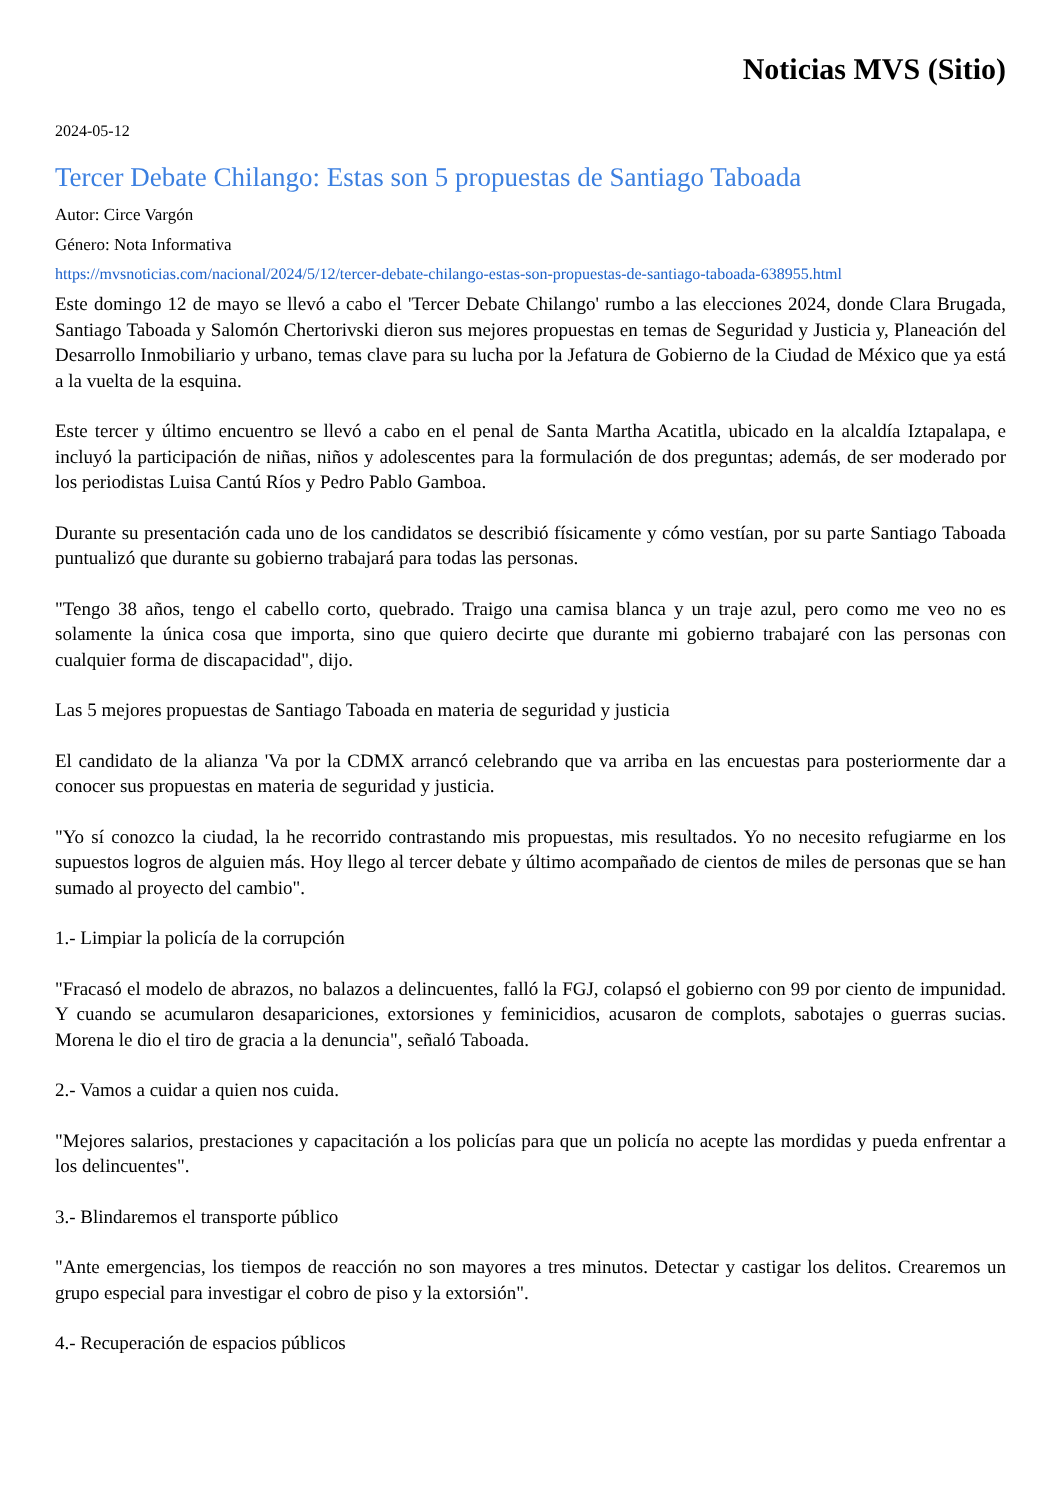Noticias MVS (Sitio)
2024-05-12
Tercer Debate Chilango: Estas son 5 propuestas de Santiago Taboada
Autor: Circe Vargón
Género: Nota Informativa
https://mvsnoticias.com/nacional/2024/5/12/tercer-debate-chilango-estas-son-propuestas-de-santiago-taboada-638955.html
Este domingo 12 de mayo se llevó a cabo el 'Tercer Debate Chilango' rumbo a las elecciones 2024, donde Clara Brugada, Santiago Taboada y Salomón Chertorivski dieron sus mejores propuestas en temas de Seguridad y Justicia y, Planeación del Desarrollo Inmobiliario y urbano, temas clave para su lucha por la Jefatura de Gobierno de la Ciudad de México que ya está a la vuelta de la esquina.
Este tercer y último encuentro se llevó a cabo en el penal de Santa Martha Acatitla, ubicado en la alcaldía Iztapalapa, e incluyó la participación de niñas, niños y adolescentes para la formulación de dos preguntas; además, de ser moderado por los periodistas Luisa Cantú Ríos y Pedro Pablo Gamboa.
Durante su presentación cada uno de los candidatos se describió físicamente y cómo vestían, por su parte Santiago Taboada puntualizó que durante su gobierno trabajará para todas las personas.
"Tengo 38 años, tengo el cabello corto, quebrado. Traigo una camisa blanca y un traje azul, pero como me veo no es solamente la única cosa que importa, sino que quiero decirte que durante mi gobierno trabajaré con las personas con cualquier forma de discapacidad", dijo.
Las 5 mejores propuestas de Santiago Taboada en materia de seguridad y justicia
El candidato de la alianza 'Va por la CDMX arrancó celebrando que va arriba en las encuestas para posteriormente dar a conocer sus propuestas en materia de seguridad y justicia.
"Yo sí conozco la ciudad, la he recorrido contrastando mis propuestas, mis resultados. Yo no necesito refugiarme en los supuestos logros de alguien más. Hoy llego al tercer debate y último acompañado de cientos de miles de personas que se han sumado al proyecto del cambio".
1.- Limpiar la policía de la corrupción
"Fracasó el modelo de abrazos, no balazos a delincuentes, falló la FGJ, colapsó el gobierno con 99 por ciento de impunidad. Y cuando se acumularon desapariciones, extorsiones y feminicidios, acusaron de complots, sabotajes o guerras sucias. Morena le dio el tiro de gracia a la denuncia", señaló Taboada.
2.- Vamos a cuidar a quien nos cuida.
"Mejores salarios, prestaciones y capacitación a los policías para que un policía no acepte las mordidas y pueda enfrentar a los delincuentes".
3.- Blindaremos el transporte público
"Ante emergencias, los tiempos de reacción no son mayores a tres minutos. Detectar y castigar los delitos. Crearemos un grupo especial para investigar el cobro de piso y la extorsión".
4.- Recuperación de espacios públicos